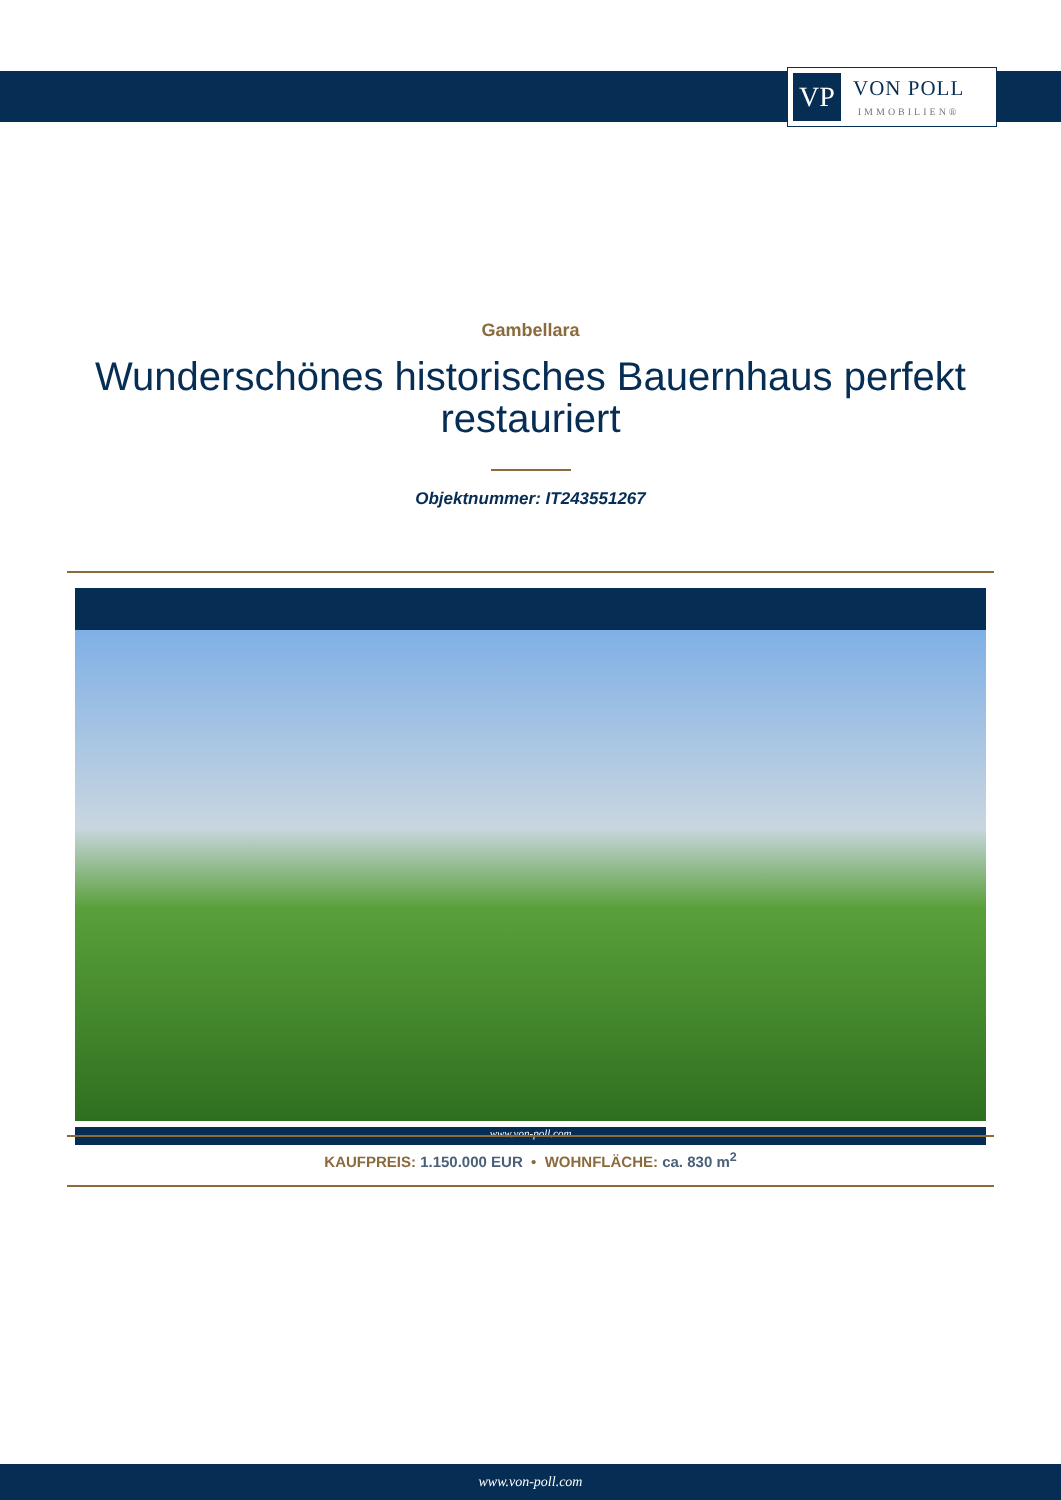VP
VON POLL
IMMOBILIEN®
Gambellara
Wunderschönes historisches Bauernhaus perfekt restauriert
Objektnummer: IT243551267
www.von-poll.com
KAUFPREIS: 1.150.000 EUR • WOHNFLÄCHE: ca. 830 m<sup>2</sup>
www.von-poll.com